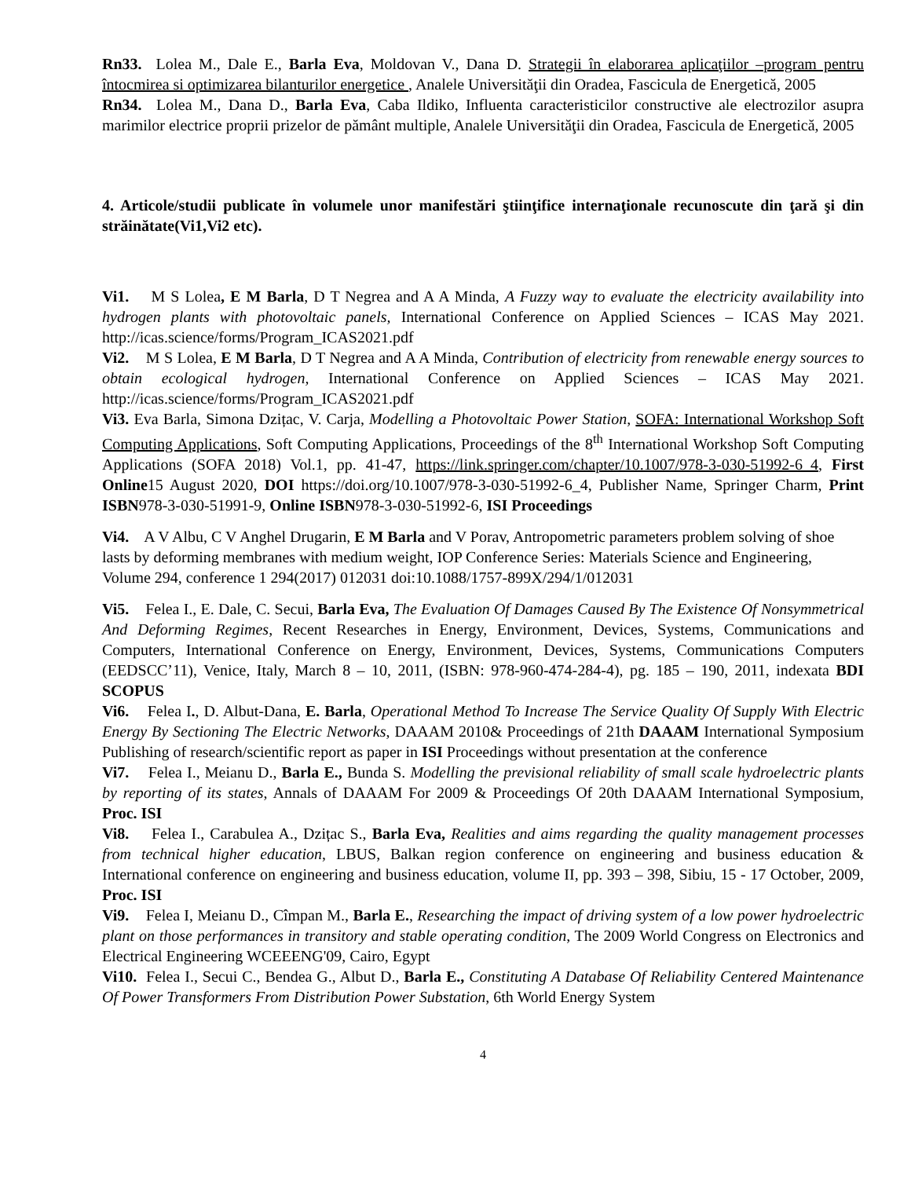Rn33. Lolea M., Dale E., Barla Eva, Moldovan V., Dana D. Strategii în elaborarea aplicaţiilor –program pentru întocmirea si optimizarea bilanturilor energetice , Analele Universităţii din Oradea, Fascicula de Energetică, 2005
Rn34. Lolea M., Dana D., Barla Eva, Caba Ildiko, Influenta caracteristicilor constructive ale electrozilor asupra marimilor electrice proprii prizelor de pământ multiple, Analele Universităţii din Oradea, Fascicula de Energetică, 2005
4. Articole/studii publicate în volumele unor manifestări ştiinţifice internaţionale recunoscute din ţară şi din străinătate(Vi1,Vi2 etc).
Vi1. M S Lolea, E M Barla, D T Negrea and A A Minda, A Fuzzy way to evaluate the electricity availability into hydrogen plants with photovoltaic panels, International Conference on Applied Sciences – ICAS May 2021. http://icas.science/forms/Program_ICAS2021.pdf
Vi2. M S Lolea, E M Barla, D T Negrea and A A Minda, Contribution of electricity from renewable energy sources to obtain ecological hydrogen, International Conference on Applied Sciences – ICAS May 2021. http://icas.science/forms/Program_ICAS2021.pdf
Vi3. Eva Barla, Simona Dzițac, V. Carja, Modelling a Photovoltaic Power Station, SOFA: International Workshop Soft Computing Applications, Soft Computing Applications, Proceedings of the 8<sup>th</sup> International Workshop Soft Computing Applications (SOFA 2018) Vol.1, pp. 41-47, https://link.springer.com/chapter/10.1007/978-3-030-51992-6_4, First Online15 August 2020, DOI https://doi.org/10.1007/978-3-030-51992-6_4, Publisher Name, Springer Charm, Print ISBN978-3-030-51991-9, Online ISBN978-3-030-51992-6, ISI Proceedings
Vi4. A V Albu, C V Anghel Drugarin, E M Barla and V Porav, Antropometric parameters problem solving of shoe lasts by deforming membranes with medium weight, IOP Conference Series: Materials Science and Engineering, Volume 294, conference 1 294(2017) 012031 doi:10.1088/1757-899X/294/1/012031
Vi5. Felea I., E. Dale, C. Secui, Barla Eva, The Evaluation Of Damages Caused By The Existence Of Nonsymmetrical And Deforming Regimes, Recent Researches in Energy, Environment, Devices, Systems, Communications and Computers, International Conference on Energy, Environment, Devices, Systems, Communications Computers (EEDSCC’11), Venice, Italy, March 8 – 10, 2011, (ISBN: 978-960-474-284-4), pg. 185 – 190, 2011, indexata BDI SCOPUS
Vi6. Felea I., D. Albut-Dana, E. Barla, Operational Method To Increase The Service Quality Of Supply With Electric Energy By Sectioning The Electric Networks, DAAAM 2010& Proceedings of 21th DAAAM International Symposium Publishing of research/scientific report as paper in ISI Proceedings without presentation at the conference
Vi7. Felea I., Meianu D., Barla E., Bunda S. Modelling the previsional reliability of small scale hydroelectric plants by reporting of its states, Annals of DAAAM For 2009 & Proceedings Of 20th DAAAM International Symposium, Proc. ISI
Vi8. Felea I., Carabulea A., Dzițac S., Barla Eva, Realities and aims regarding the quality management processes from technical higher education, LBUS, Balkan region conference on engineering and business education & International conference on engineering and business education, volume II, pp. 393 – 398, Sibiu, 15 - 17 October, 2009, Proc. ISI
Vi9. Felea I, Meianu D., Cîmpan M., Barla E., Researching the impact of driving system of a low power hydroelectric plant on those performances in transitory and stable operating condition, The 2009 World Congress on Electronics and Electrical Engineering WCEEENG'09, Cairo, Egypt
Vi10. Felea I., Secui C., Bendea G., Albut D., Barla E., Constituting A Database Of Reliability Centered Maintenance Of Power Transformers From Distribution Power Substation, 6th World Energy System
4